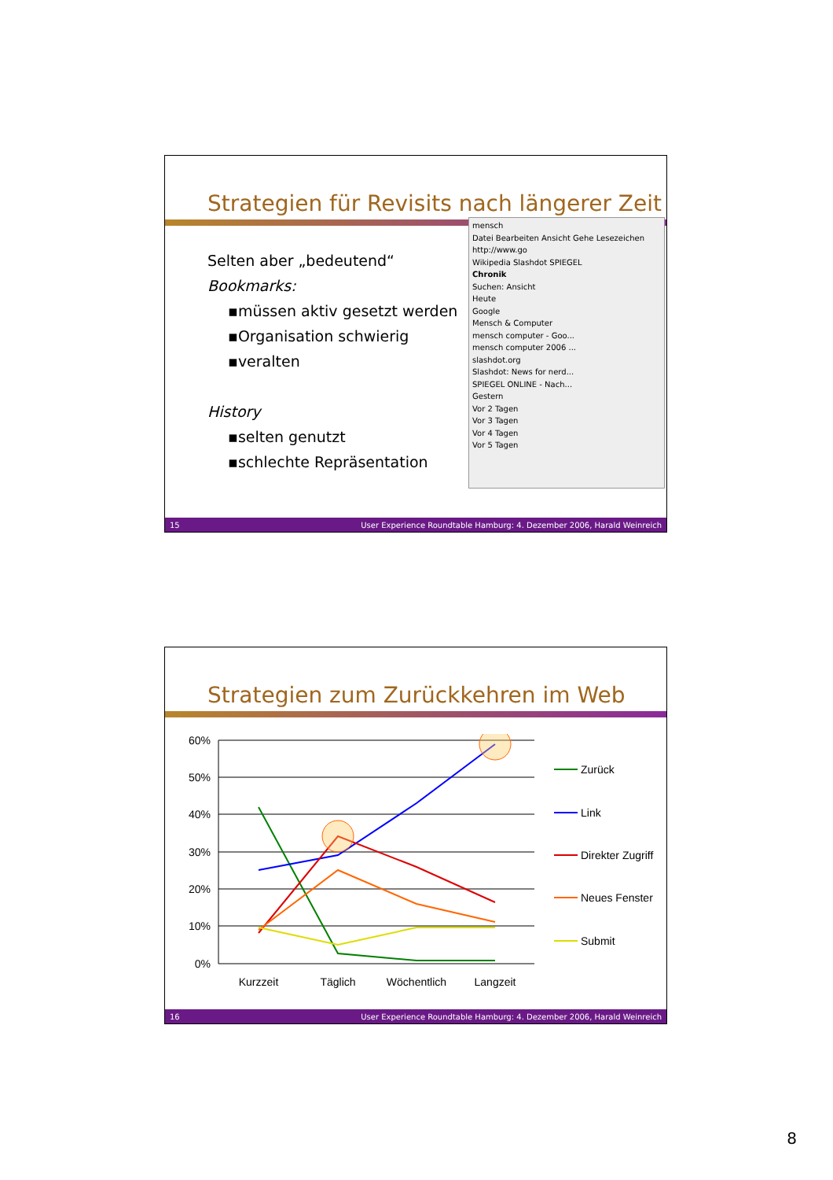Strategien für Revisits nach längerer Zeit
Selten aber „bedeutend“
Bookmarks:
▪müssen aktiv gesetzt werden
▪Organisation schwierig
▪veralten
History
▪selten genutzt
▪schlechte Repräsentation
mensch
Datei Bearbeiten Ansicht Gehe Lesezeichen
http://www.go
Wikipedia Slashdot SPIEGEL
Chronik
Suchen: Ansicht
Heute
Google
Mensch & Computer
mensch computer - Goo...
mensch computer 2006 ...
slashdot.org
Slashdot: News for nerd...
SPIEGEL ONLINE - Nach...
Gestern
Vor 2 Tagen
Vor 3 Tagen
Vor 4 Tagen
Vor 5 Tagen
15 User Experience Roundtable Hamburg: 4. Dezember 2006, Harald Weinreich
Strategien zum Zurückkehren im Web
60%
50%
40%
30%
20%
10%
0%
Kurzzeit
Täglich
Wöchentlich
Langzeit
Zurück
Link
Direkter Zugriff
Neues Fenster
Submit
16 User Experience Roundtable Hamburg: 4. Dezember 2006, Harald Weinreich
8